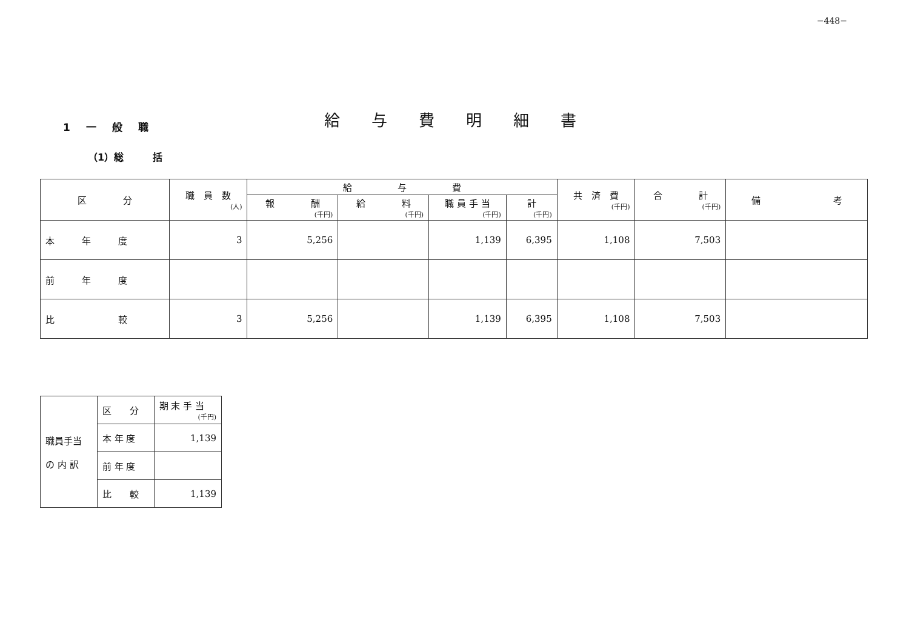−448−
1 一 般 職 給与費明細書
（1）総　　　括
| 区 分 | 職 員 数 (人) | 給 与 費 | | | | 共 済 費 (千円) | 合 計 (千円) | 備 考 |
| --- | --- | --- | --- | --- | --- | --- | --- | --- |
| | | 報 酬 (千円) | 給 料 (千円) | 職 員 手 当 (千円) | 計 (千円) | | | |
| 本 年 度 | 3 | 5,256 | | 1,139 | 6,395 | 1,108 | 7,503 | |
| 前 年 度 | | | | | | | | |
| 比 較 | 3 | 5,256 | | 1,139 | 6,395 | 1,108 | 7,503 | |
| 職員手当 の 内 訳 | 区 分 | 期 末 手 当 (千円) |
| | 本 年 度 | 1,139 |
| | 前 年 度 | |
| | 比 較 | 1,139 |